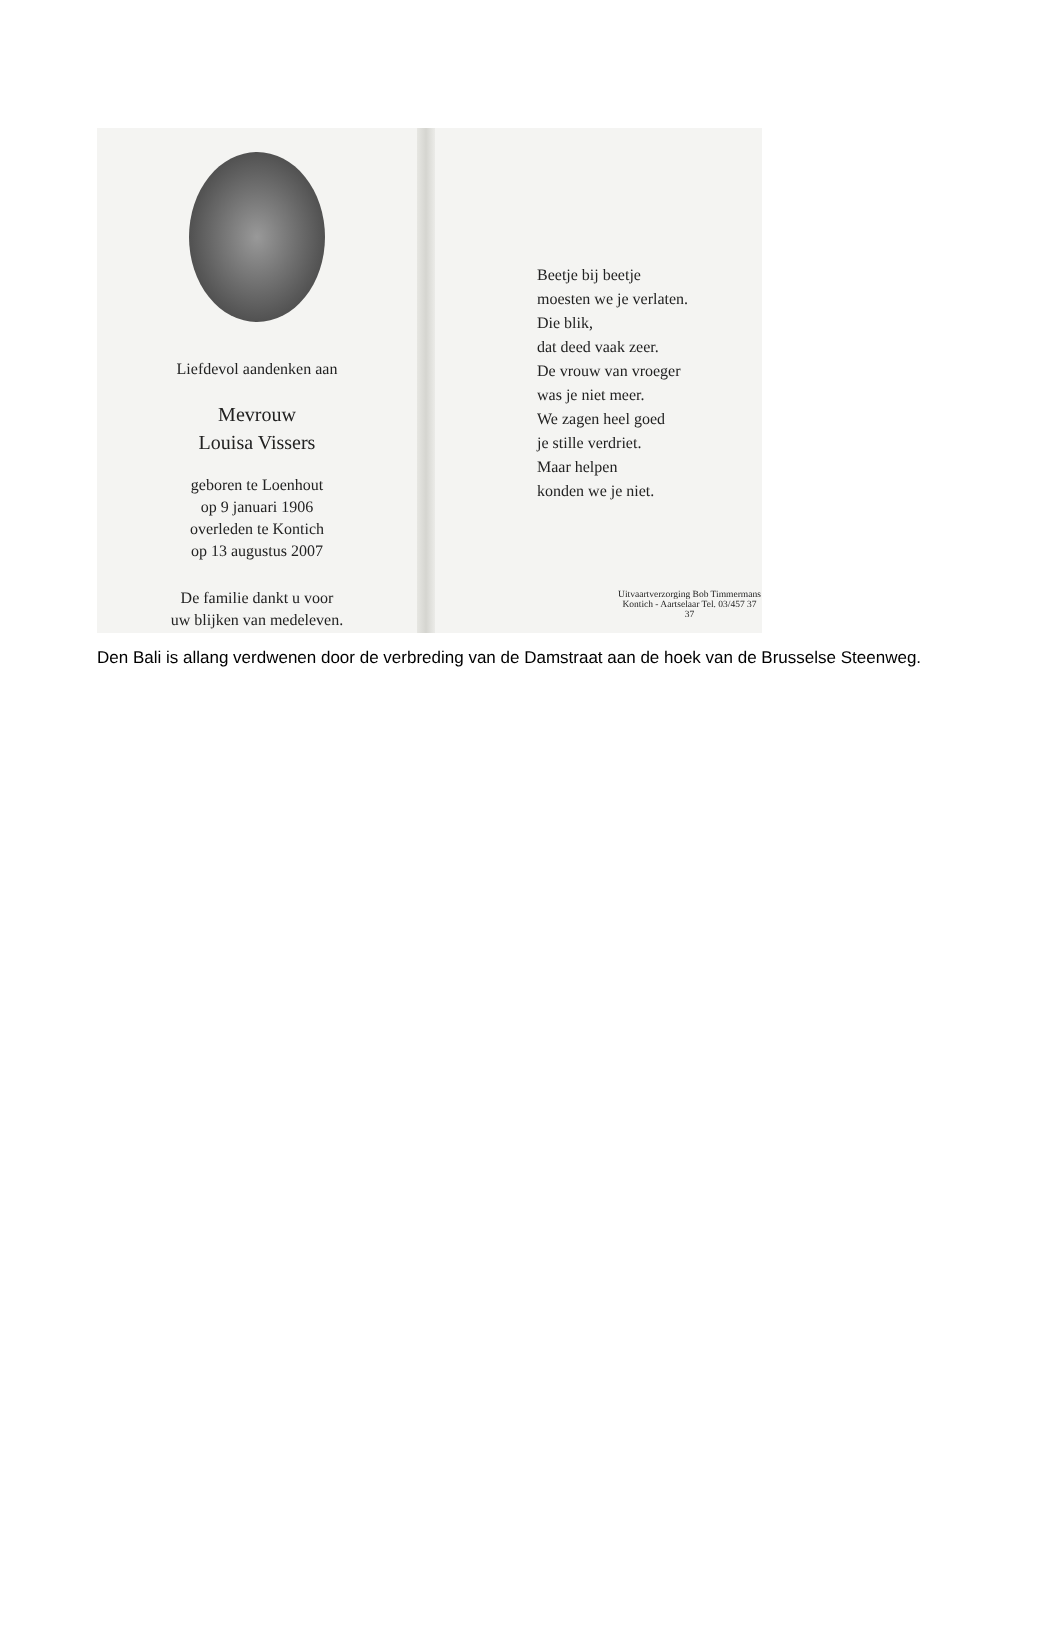Liefdevol aandenken aan
Mevrouw
Louisa Vissers
geboren te Loenhout
op 9 januari 1906
overleden te Kontich
op 13 augustus 2007
De familie dankt u voor
uw blijken van medeleven.
Beetje bij beetje
moesten we je verlaten.
Die blik,
dat deed vaak zeer.
De vrouw van vroeger
was je niet meer.
We zagen heel goed
je stille verdriet.
Maar helpen
konden we je niet.
Uitvaartverzorging Bob Timmermans
Kontich - Aartselaar Tel. 03/457 37 37
Den Bali is allang verdwenen door de verbreding van de Damstraat aan de hoek van de Brusselse Steenweg.